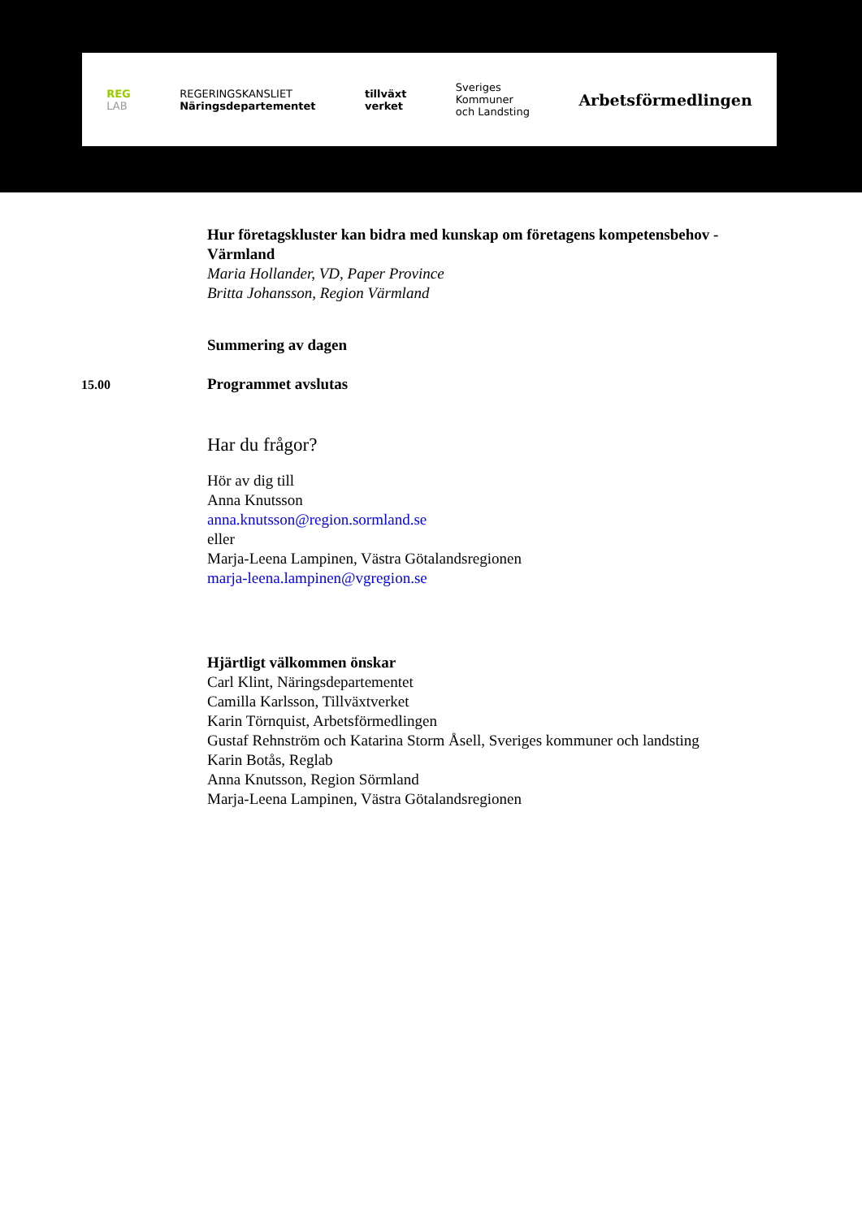REG
LAB REGERINGSKANSLIET
Näringsdepartementet tillväxt
verket Sveriges
Kommuner
och Landsting Arbetsförmedlingen
Hur företagskluster kan bidra med kunskap om företagens kompetensbehov - Värmland
Maria Hollander, VD, Paper Province
Britta Johansson, Region Värmland
Summering av dagen
15.00
Programmet avslutas
Har du frågor?
Hör av dig till
Anna Knutsson
anna.knutsson@region.sormland.se
eller
Marja-Leena Lampinen, Västra Götalandsregionen
marja-leena.lampinen@vgregion.se
Hjärtligt välkommen önskar
Carl Klint, Näringsdepartementet
Camilla Karlsson, Tillväxtverket
Karin Törnquist, Arbetsförmedlingen
Gustaf Rehnström och Katarina Storm Åsell, Sveriges kommuner och landsting
Karin Botås, Reglab
Anna Knutsson, Region Sörmland
Marja-Leena Lampinen, Västra Götalandsregionen